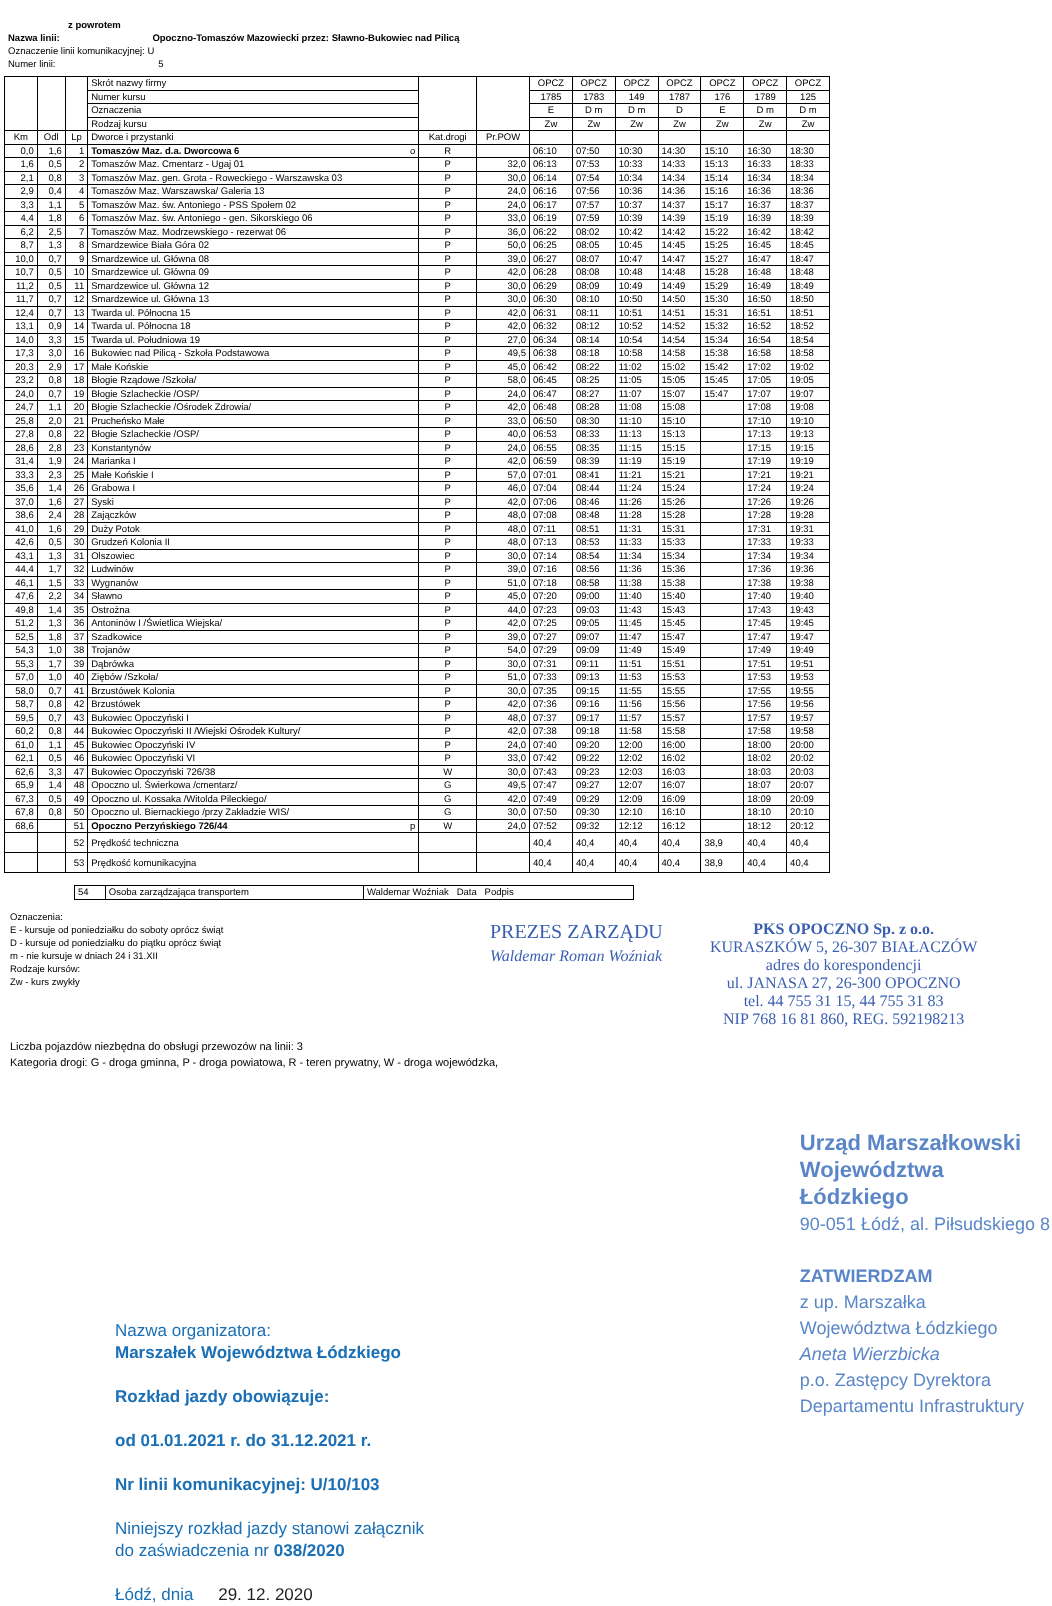z powrotem
Nazwa linii: Opoczno-Tomaszów Mazowiecki przez: Sławno-Bukowiec nad Pilicą
Oznaczenie linii komunikacyjnej: U
Numer linii: 5
| | | | Skrót nazwy firmy | | | OPCZ | OPCZ | OPCZ | OPCZ | OPCZ | OPCZ | OPCZ |
| --- | --- | --- | --- | --- | --- | --- | --- | --- | --- | --- | --- | --- |
| | | | Numer kursu | | | 1785 | 1783 | 149 | 1787 | 176 | 1789 | 125 |
| | | | Oznaczenia | | | E | D m | D m | D | E | D m | D m |
| | | | Rodzaj kursu | | | Zw | Zw | Zw | Zw | Zw | Zw | Zw |
| Km | Odl | Lp | Dworce i przystanki | Kat.drogi | Pr.POW | | | | | | | |
| 0,0 | 1,6 | 1 | Tomaszów Maz. d.a. Dworcowa 6 o | R | | 06:10 | 07:50 | 10:30 | 14:30 | 15:10 | 16:30 | 18:30 |
| 1,6 | 0,5 | 2 | Tomaszów Maz. Cmentarz - Ugaj 01 | P | 32,0 | 06:13 | 07:53 | 10:33 | 14:33 | 15:13 | 16:33 | 18:33 |
| 2,1 | 0,8 | 3 | Tomaszów Maz. gen. Grota - Roweckiego - Warszawska 03 | P | 30,0 | 06:14 | 07:54 | 10:34 | 14:34 | 15:14 | 16:34 | 18:34 |
| 2,9 | 0,4 | 4 | Tomaszów Maz. Warszawska/ Galeria 13 | P | 24,0 | 06:16 | 07:56 | 10:36 | 14:36 | 15:16 | 16:36 | 18:36 |
| 3,3 | 1,1 | 5 | Tomaszów Maz. św. Antoniego - PSS Społem 02 | P | 24,0 | 06:17 | 07:57 | 10:37 | 14:37 | 15:17 | 16:37 | 18:37 |
| 4,4 | 1,8 | 6 | Tomaszów Maz. św. Antoniego - gen. Sikorskiego 06 | P | 33,0 | 06:19 | 07:59 | 10:39 | 14:39 | 15:19 | 16:39 | 18:39 |
| 6,2 | 2,5 | 7 | Tomaszów Maz. Modrzewskiego - rezerwat 06 | P | 36,0 | 06:22 | 08:02 | 10:42 | 14:42 | 15:22 | 16:42 | 18:42 |
| 8,7 | 1,3 | 8 | Smardzewice Biała Góra 02 | P | 50,0 | 06:25 | 08:05 | 10:45 | 14:45 | 15:25 | 16:45 | 18:45 |
| 10,0 | 0,7 | 9 | Smardzewice ul. Główna 08 | P | 39,0 | 06:27 | 08:07 | 10:47 | 14:47 | 15:27 | 16:47 | 18:47 |
| 10,7 | 0,5 | 10 | Smardzewice ul. Główna 09 | P | 42,0 | 06:28 | 08:08 | 10:48 | 14:48 | 15:28 | 16:48 | 18:48 |
| 11,2 | 0,5 | 11 | Smardzewice ul. Główna 12 | P | 30,0 | 06:29 | 08:09 | 10:49 | 14:49 | 15:29 | 16:49 | 18:49 |
| 11,7 | 0,7 | 12 | Smardzewice ul. Główna 13 | P | 30,0 | 06:30 | 08:10 | 10:50 | 14:50 | 15:30 | 16:50 | 18:50 |
| 12,4 | 0,7 | 13 | Twarda ul. Północna 15 | P | 42,0 | 06:31 | 08:11 | 10:51 | 14:51 | 15:31 | 16:51 | 18:51 |
| 13,1 | 0,9 | 14 | Twarda ul. Północna 18 | P | 42,0 | 06:32 | 08:12 | 10:52 | 14:52 | 15:32 | 16:52 | 18:52 |
| 14,0 | 3,3 | 15 | Twarda ul. Południowa 19 | P | 27,0 | 06:34 | 08:14 | 10:54 | 14:54 | 15:34 | 16:54 | 18:54 |
| 17,3 | 3,0 | 16 | Bukowiec nad Pilicą - Szkoła Podstawowa | P | 49,5 | 06:38 | 08:18 | 10:58 | 14:58 | 15:38 | 16:58 | 18:58 |
| 20,3 | 2,9 | 17 | Małe Końskie | P | 45,0 | 06:42 | 08:22 | 11:02 | 15:02 | 15:42 | 17:02 | 19:02 |
| 23,2 | 0,8 | 18 | Błogie Rządowe /Szkoła/ | P | 58,0 | 06:45 | 08:25 | 11:05 | 15:05 | 15:45 | 17:05 | 19:05 |
| 24,0 | 0,7 | 19 | Błogie Szlacheckie /OSP/ | P | 24,0 | 06:47 | 08:27 | 11:07 | 15:07 | 15:47 | 17:07 | 19:07 |
| 24,7 | 1,1 | 20 | Błogie Szlacheckie /Ośrodek Zdrowia/ | P | 42,0 | 06:48 | 08:28 | 11:08 | 15:08 | | 17:08 | 19:08 |
| 25,8 | 2,0 | 21 | Prucheńsko Małe | P | 33,0 | 06:50 | 08:30 | 11:10 | 15:10 | | 17:10 | 19:10 |
| 27,8 | 0,8 | 22 | Błogie Szlacheckie /OSP/ | P | 40,0 | 06:53 | 08:33 | 11:13 | 15:13 | | 17:13 | 19:13 |
| 28,6 | 2,8 | 23 | Konstantynów | P | 24,0 | 06:55 | 08:35 | 11:15 | 15:15 | | 17:15 | 19:15 |
| 31,4 | 1,9 | 24 | Marianka I | P | 42,0 | 06:59 | 08:39 | 11:19 | 15:19 | | 17:19 | 19:19 |
| 33,3 | 2,3 | 25 | Małe Końskie I | P | 57,0 | 07:01 | 08:41 | 11:21 | 15:21 | | 17:21 | 19:21 |
| 35,6 | 1,4 | 26 | Grabowa I | P | 46,0 | 07:04 | 08:44 | 11:24 | 15:24 | | 17:24 | 19:24 |
| 37,0 | 1,6 | 27 | Syski | P | 42,0 | 07:06 | 08:46 | 11:26 | 15:26 | | 17:26 | 19:26 |
| 38,6 | 2,4 | 28 | Zajączków | P | 48,0 | 07:08 | 08:48 | 11:28 | 15:28 | | 17:28 | 19:28 |
| 41,0 | 1,6 | 29 | Duży Potok | P | 48,0 | 07:11 | 08:51 | 11:31 | 15:31 | | 17:31 | 19:31 |
| 42,6 | 0,5 | 30 | Grudzeń Kolonia II | P | 48,0 | 07:13 | 08:53 | 11:33 | 15:33 | | 17:33 | 19:33 |
| 43,1 | 1,3 | 31 | Olszowiec | P | 30,0 | 07:14 | 08:54 | 11:34 | 15:34 | | 17:34 | 19:34 |
| 44,4 | 1,7 | 32 | Ludwinów | P | 39,0 | 07:16 | 08:56 | 11:36 | 15:36 | | 17:36 | 19:36 |
| 46,1 | 1,5 | 33 | Wygnanów | P | 51,0 | 07:18 | 08:58 | 11:38 | 15:38 | | 17:38 | 19:38 |
| 47,6 | 2,2 | 34 | Sławno | P | 45,0 | 07:20 | 09:00 | 11:40 | 15:40 | | 17:40 | 19:40 |
| 49,8 | 1,4 | 35 | Ostrożna | P | 44,0 | 07:23 | 09:03 | 11:43 | 15:43 | | 17:43 | 19:43 |
| 51,2 | 1,3 | 36 | Antoninów I /Świetlica Wiejska/ | P | 42,0 | 07:25 | 09:05 | 11:45 | 15:45 | | 17:45 | 19:45 |
| 52,5 | 1,8 | 37 | Szadkowice | P | 39,0 | 07:27 | 09:07 | 11:47 | 15:47 | | 17:47 | 19:47 |
| 54,3 | 1,0 | 38 | Trojanów | P | 54,0 | 07:29 | 09:09 | 11:49 | 15:49 | | 17:49 | 19:49 |
| 55,3 | 1,7 | 39 | Dąbrówka | P | 30,0 | 07:31 | 09:11 | 11:51 | 15:51 | | 17:51 | 19:51 |
| 57,0 | 1,0 | 40 | Ziębów /Szkoła/ | P | 51,0 | 07:33 | 09:13 | 11:53 | 15:53 | | 17:53 | 19:53 |
| 58,0 | 0,7 | 41 | Brzustówek Kolonia | P | 30,0 | 07:35 | 09:15 | 11:55 | 15:55 | | 17:55 | 19:55 |
| 58,7 | 0,8 | 42 | Brzustówek | P | 42,0 | 07:36 | 09:16 | 11:56 | 15:56 | | 17:56 | 19:56 |
| 59,5 | 0,7 | 43 | Bukowiec Opoczyński I | P | 48,0 | 07:37 | 09:17 | 11:57 | 15:57 | | 17:57 | 19:57 |
| 60,2 | 0,8 | 44 | Bukowiec Opoczyński II /Wiejski Ośrodek Kultury/ | P | 42,0 | 07:38 | 09:18 | 11:58 | 15:58 | | 17:58 | 19:58 |
| 61,0 | 1,1 | 45 | Bukowiec Opoczyński IV | P | 24,0 | 07:40 | 09:20 | 12:00 | 16:00 | | 18:00 | 20:00 |
| 62,1 | 0,5 | 46 | Bukowiec Opoczyński VI | P | 33,0 | 07:42 | 09:22 | 12:02 | 16:02 | | 18:02 | 20:02 |
| 62,6 | 3,3 | 47 | Bukowiec Opoczyński 726/38 | W | 30,0 | 07:43 | 09:23 | 12:03 | 16:03 | | 18:03 | 20:03 |
| 65,9 | 1,4 | 48 | Opoczno ul. Świerkowa /cmentarz/ | G | 49,5 | 07:47 | 09:27 | 12:07 | 16:07 | | 18:07 | 20:07 |
| 67,3 | 0,5 | 49 | Opoczno ul. Kossaka /Witolda Pileckiego/ | G | 42,0 | 07:49 | 09:29 | 12:09 | 16:09 | | 18:09 | 20:09 |
| 67,8 | 0,8 | 50 | Opoczno ul. Biernackiego /przy Zakładzie WIS/ | G | 30,0 | 07:50 | 09:30 | 12:10 | 16:10 | | 18:10 | 20:10 |
| 68,6 | | 51 | Opoczno Perzyńskiego 726/44 p | W | 24,0 | 07:52 | 09:32 | 12:12 | 16:12 | | 18:12 | 20:12 |
| | | 52 | Prędkość techniczna | | | 40,4 | 40,4 | 40,4 | 40,4 | 38,9 | 40,4 | 40,4 |
| | | 53 | Prędkość komunikacyjna | | | 40,4 | 40,4 | 40,4 | 40,4 | 38,9 | 40,4 | 40,4 |
| 54 | Osoba zarządzająca transportem | Waldemar Woźniak Data Podpis |
Oznaczenia:
E - kursuje od poniedziałku do soboty oprócz świąt
D - kursuje od poniedziałku do piątku oprócz świąt
m - nie kursuje w dniach 24 i 31.XII
Rodzaje kursów:
Zw - kurs zwykły
PREZES ZARZĄDU
Waldemar Roman Woźniak
PKS OPOCZNO Sp. z o.o.
KURASZKÓW 5, 26-307 BIAŁACZÓW
adres do korespondencji
ul. JANASA 27, 26-300 OPOCZNO
tel. 44 755 31 15, 44 755 31 83
NIP 768 16 81 860, REG. 592198213
Liczba pojazdów niezbędna do obsługi przewozów na linii: 3
Kategoria drogi: G - droga gminna, P - droga powiatowa, R - teren prywatny, W - droga wojewódzka,
Nazwa organizatora:
Marszałek Województwa Łódzkiego
Rozkład jazdy obowiązuje:
od 01.01.2021 r. do 31.12.2021 r.
Nr linii komunikacyjnej: U/10/103
Niniejszy rozkład jazdy stanowi załącznik
do zaświadczenia nr 038/2020
Łódź, dnia 29. 12. 2020
Urząd Marszałkowski
Województwa Łódzkiego
90-051 Łódź, al. Piłsudskiego 8
ZATWIERDZAM
z up. Marszałka
Województwa Łódzkiego
Aneta Wierzbicka
p.o. Zastępcy Dyrektora
Departamentu Infrastruktury